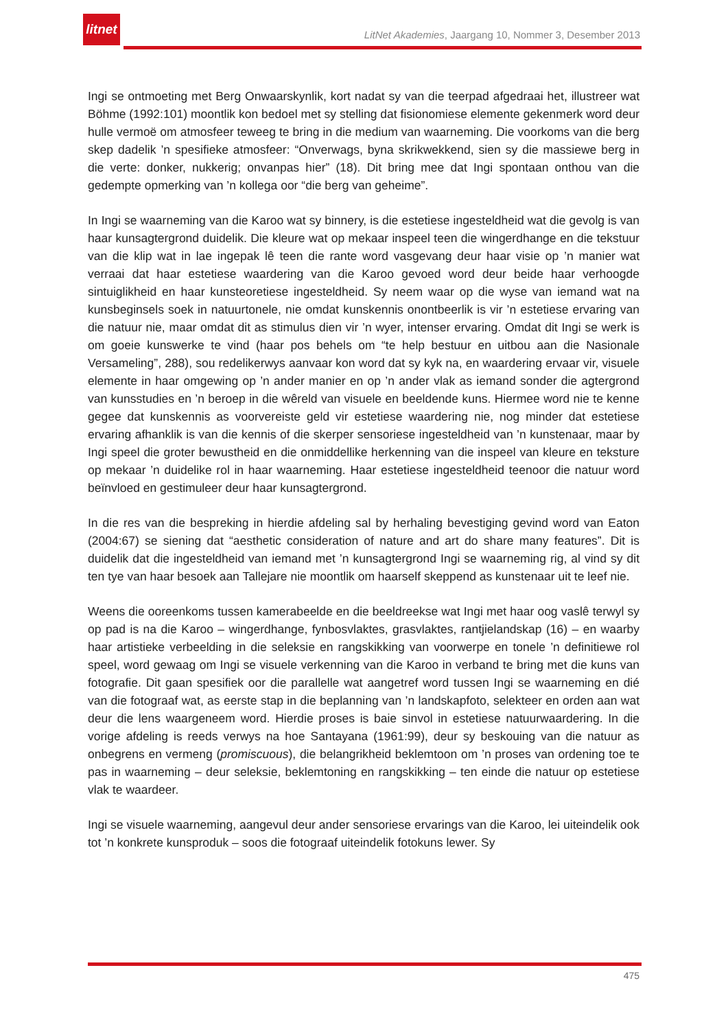litnet
LitNet Akademies, Jaargang 10, Nommer 3, Desember 2013
Ingi se ontmoeting met Berg Onwaarskynlik, kort nadat sy van die teerpad afgedraai het, illustreer wat Böhme (1992:101) moontlik kon bedoel met sy stelling dat fisionomiese elemente gekenmerk word deur hulle vermoë om atmosfeer teweeg te bring in die medium van waarneming. Die voorkoms van die berg skep dadelik ’n spesifieke atmosfeer: “Onverwags, byna skrikwekkend, sien sy die massiewe berg in die verte: donker, nukkerig; onvanpas hier” (18). Dit bring mee dat Ingi spontaan onthou van die gedempte opmerking van ’n kollega oor “die berg van geheime”.
In Ingi se waarneming van die Karoo wat sy binnery, is die estetiese ingesteldheid wat die gevolg is van haar kunsagtergrond duidelik. Die kleure wat op mekaar inspeel teen die wingerdhange en die tekstuur van die klip wat in lae ingepak lê teen die rante word vasgevang deur haar visie op ’n manier wat verraai dat haar estetiese waardering van die Karoo gevoed word deur beide haar verhoogde sintuiglikheid en haar kunsteoretiese ingesteldheid. Sy neem waar op die wyse van iemand wat na kunsbeginsels soek in natuurtonele, nie omdat kunskennis onontbeerlik is vir ’n estetiese ervaring van die natuur nie, maar omdat dit as stimulus dien vir ’n wyer, intenser ervaring. Omdat dit Ingi se werk is om goeie kunswerke te vind (haar pos behels om “te help bestuur en uitbou aan die Nasionale Versameling”, 288), sou redelikerwys aanvaar kon word dat sy kyk na, en waardering ervaar vir, visuele elemente in haar omgewing op ’n ander manier en op ’n ander vlak as iemand sonder die agtergrond van kunsstudies en ’n beroep in die wêreld van visuele en beeldende kuns. Hiermee word nie te kenne gegee dat kunskennis as voorvereiste geld vir estetiese waardering nie, nog minder dat estetiese ervaring afhanklik is van die kennis of die skerper sensoriese ingesteldheid van ’n kunstenaar, maar by Ingi speel die groter bewustheid en die onmiddellike herkenning van die inspeel van kleure en teksture op mekaar ’n duidelike rol in haar waarneming. Haar estetiese ingesteldheid teenoor die natuur word beïnvloed en gestimuleer deur haar kunsagtergrond.
In die res van die bespreking in hierdie afdeling sal by herhaling bevestiging gevind word van Eaton (2004:67) se siening dat “aesthetic consideration of nature and art do share many features”. Dit is duidelik dat die ingesteldheid van iemand met ’n kunsagtergrond Ingi se waarneming rig, al vind sy dit ten tye van haar besoek aan Tallejare nie moontlik om haarself skeppend as kunstenaar uit te leef nie.
Weens die ooreenkoms tussen kamerabeelde en die beeldreekse wat Ingi met haar oog vaslê terwyl sy op pad is na die Karoo – wingerdhange, fynbosvlaktes, grasvlaktes, rantjielandskap (16) – en waarby haar artistieke verbeelding in die seleksie en rangskikking van voorwerpe en tonele ’n definitiewe rol speel, word gewaag om Ingi se visuele verkenning van die Karoo in verband te bring met die kuns van fotografie. Dit gaan spesifiek oor die parallelle wat aangetref word tussen Ingi se waarneming en dié van die fotograaf wat, as eerste stap in die beplanning van ’n landskapfoto, selekteer en orden aan wat deur die lens waargeneem word. Hierdie proses is baie sinvol in estetiese natuurwaardering. In die vorige afdeling is reeds verwys na hoe Santayana (1961:99), deur sy beskouing van die natuur as onbegrens en vermeng (promiscuous), die belangrikheid beklemtoon om ’n proses van ordening toe te pas in waarneming – deur seleksie, beklemtoning en rangskikking – ten einde die natuur op estetiese vlak te waardeer.
Ingi se visuele waarneming, aangevul deur ander sensoriese ervarings van die Karoo, lei uiteindelik ook tot ’n konkrete kunsproduk – soos die fotograaf uiteindelik fotokuns lewer. Sy
475